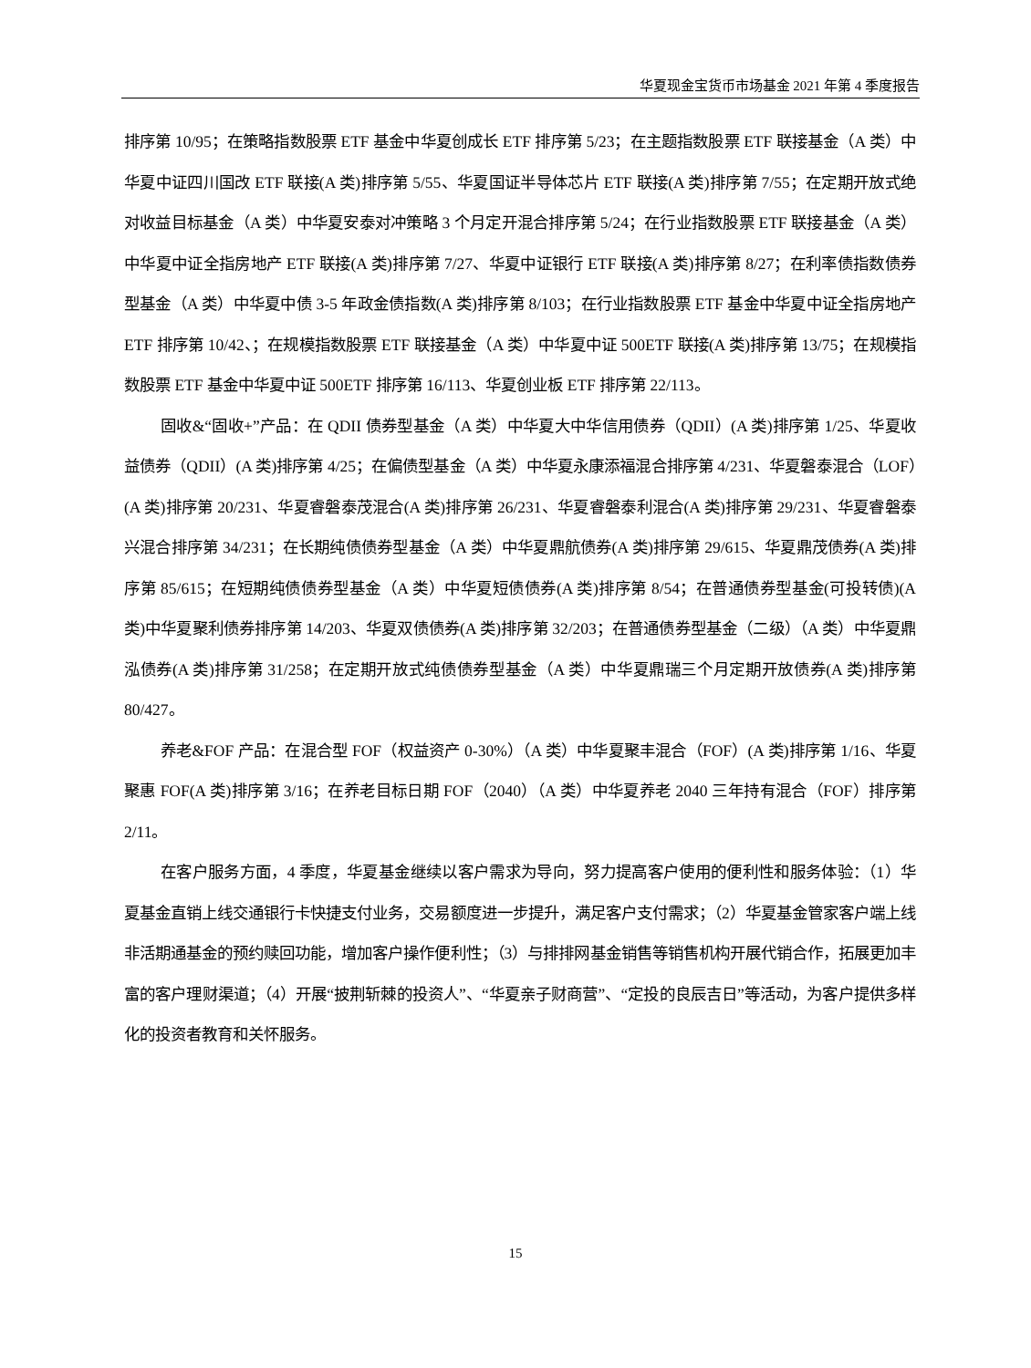华夏现金宝货币市场基金 2021 年第 4 季度报告
排序第 10/95；在策略指数股票 ETF 基金中华夏创成长 ETF 排序第 5/23；在主题指数股票 ETF 联接基金（A 类）中华夏中证四川国改 ETF 联接(A 类)排序第 5/55、华夏国证半导体芯片 ETF 联接(A 类)排序第 7/55；在定期开放式绝对收益目标基金（A 类）中华夏安泰对冲策略 3 个月定开混合排序第 5/24；在行业指数股票 ETF 联接基金（A 类）中华夏中证全指房地产 ETF 联接(A 类)排序第 7/27、华夏中证银行 ETF 联接(A 类)排序第 8/27；在利率债指数债券型基金（A 类）中华夏中债 3-5 年政金债指数(A 类)排序第 8/103；在行业指数股票 ETF 基金中华夏中证全指房地产 ETF 排序第 10/42、；在规模指数股票 ETF 联接基金（A 类）中华夏中证 500ETF 联接(A 类)排序第 13/75；在规模指数股票 ETF 基金中华夏中证 500ETF 排序第 16/113、华夏创业板 ETF 排序第 22/113。
固收&“固收+”产品：在 QDII 债券型基金（A 类）中华夏大中华信用债券（QDII）(A 类)排序第 1/25、华夏收益债券（QDII）(A 类)排序第 4/25；在偏债型基金（A 类）中华夏永康添福混合排序第 4/231、华夏磐泰混合（LOF）(A 类)排序第 20/231、华夏睿磐泰茂混合(A 类)排序第 26/231、华夏睿磐泰利混合(A 类)排序第 29/231、华夏睿磐泰兴混合排序第 34/231；在长期纯债债券型基金（A 类）中华夏鼎航债券(A 类)排序第 29/615、华夏鼎茂债券(A 类)排序第 85/615；在短期纯债债券型基金（A 类）中华夏短债债券(A 类)排序第 8/54；在普通债券型基金(可投转债)(A 类)中华夏聚利债券排序第 14/203、华夏双债债券(A 类)排序第 32/203；在普通债券型基金（二级）（A 类）中华夏鼎泓债券(A 类)排序第 31/258；在定期开放式纯债债券型基金（A 类）中华夏鼎瑞三个月定期开放债券(A 类)排序第 80/427。
养老&FOF 产品：在混合型 FOF（权益资产 0-30%）（A 类）中华夏聚丰混合（FOF）(A 类)排序第 1/16、华夏聚惠 FOF(A 类)排序第 3/16；在养老目标日期 FOF（2040）（A 类）中华夏养老 2040 三年持有混合（FOF）排序第 2/11。
在客户服务方面，4 季度，华夏基金继续以客户需求为导向，努力提高客户使用的便利性和服务体验：（1）华夏基金直销上线交通银行卡快捷支付业务，交易额度进一步提升，满足客户支付需求；（2）华夏基金管家客户端上线非活期通基金的预约赎回功能，增加客户操作便利性；（3）与排排网基金销售等销售机构开展代销合作，拓展更加丰富的客户理财渠道；（4）开展“披荆斩棘的投资人”、“华夏亲子财商营”、“定投的良辰吉日”等活动，为客户提供多样化的投资者教育和关怀服务。
15